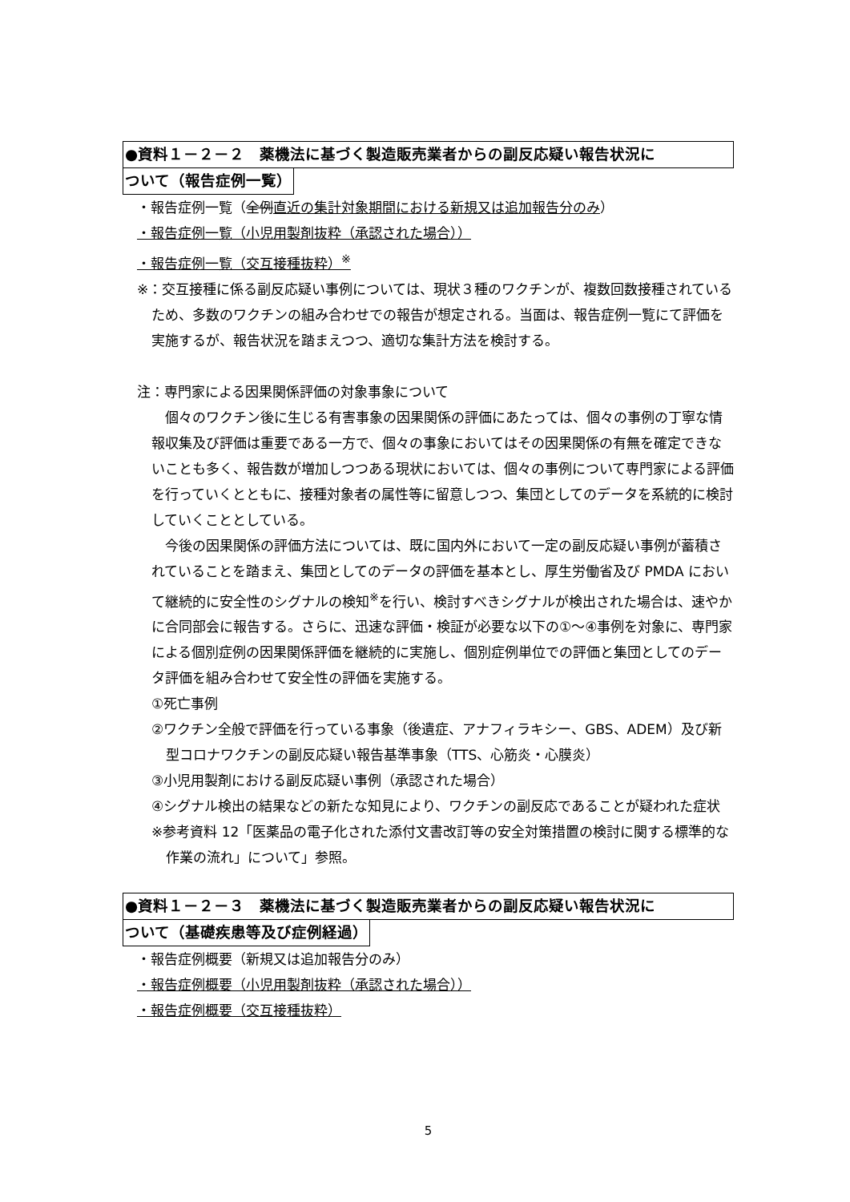●資料１－２－２　薬機法に基づく製造販売業者からの副反応疑い報告状況に
ついて（報告症例一覧）
・報告症例一覧（全例 直近の集計対象期間における新規又は追加報告分のみ）
・報告症例一覧（小児用製剤抜粋（承認された場合））
・報告症例一覧（交互接種抜粋）<sup>※</sup>
※：交互接種に係る副反応疑い事例については、現状３種のワクチンが、複数回数接種されているため、多数のワクチンの組み合わせでの報告が想定される。当面は、報告症例一覧にて評価を実施するが、報告状況を踏まえつつ、適切な集計方法を検討する。
注：専門家による因果関係評価の対象事象について
個々のワクチン後に生じる有害事象の因果関係の評価にあたっては、個々の事例の丁寧な情報収集及び評価は重要である一方で、個々の事象においてはその因果関係の有無を確定できないことも多く、報告数が増加しつつある現状においては、個々の事例について専門家による評価を行っていくとともに、接種対象者の属性等に留意しつつ、集団としてのデータを系統的に検討していくこととしている。
今後の因果関係の評価方法については、既に国内外において一定の副反応疑い事例が蓄積されていることを踏まえ、集団としてのデータの評価を基本とし、厚生労働省及び PMDA において継続的に安全性のシグナルの検知<sup>※</sup>を行い、検討すべきシグナルが検出された場合は、速やかに合同部会に報告する。さらに、迅速な評価・検証が必要な以下の①～④事例を対象に、専門家による個別症例の因果関係評価を継続的に実施し、個別症例単位での評価と集団としてのデータ評価を組み合わせて安全性の評価を実施する。
①死亡事例
②ワクチン全般で評価を行っている事象（後遺症、アナフィラキシー、GBS、ADEM）及び新型コロナワクチンの副反応疑い報告基準事象（TTS、心筋炎・心膜炎）
③小児用製剤における副反応疑い事例（承認された場合）
④シグナル検出の結果などの新たな知見により、ワクチンの副反応であることが疑われた症状
※参考資料 12「医薬品の電子化された添付文書改訂等の安全対策措置の検討に関する標準的な作業の流れ」について」参照。
●資料１－２－３　薬機法に基づく製造販売業者からの副反応疑い報告状況に
ついて（基礎疾患等及び症例経過）
・報告症例概要（新規又は追加報告分のみ）
・報告症例概要（小児用製剤抜粋（承認された場合））
・報告症例概要（交互接種抜粋）
5